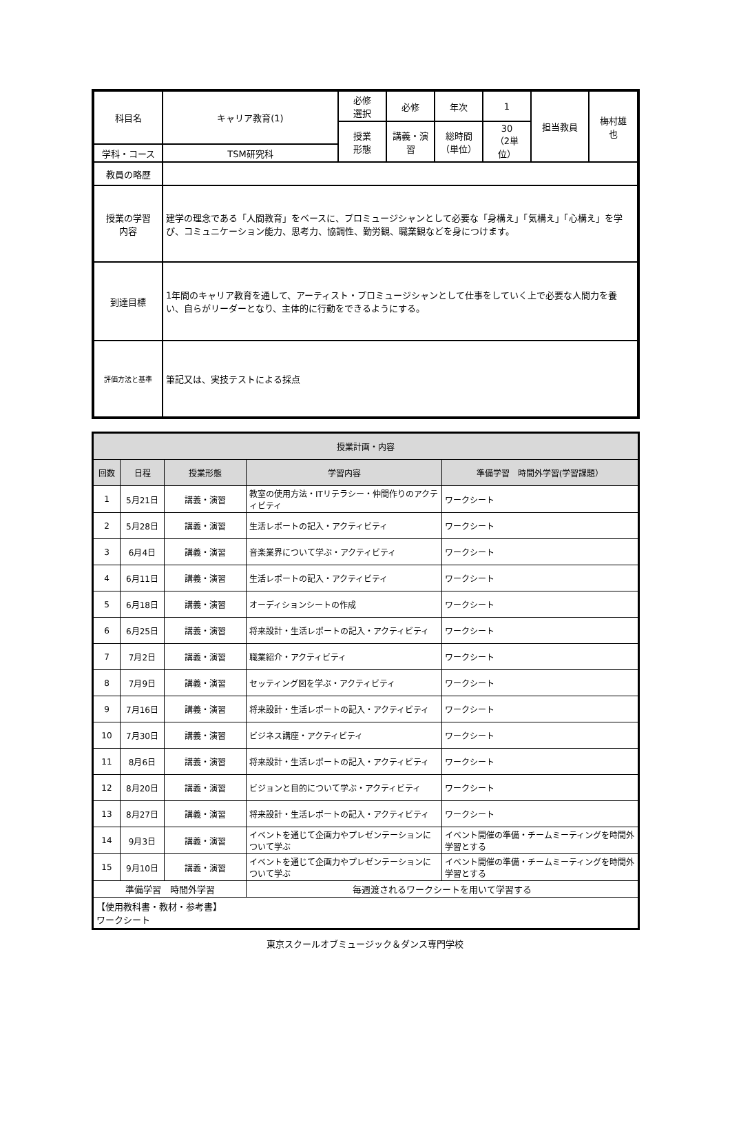| 科目名 | キャリア教育(1) | 必修 選択 | 必修 | 年次 | 1 | 担当教員 | 梅村雄 也 |
| | | 授業 形態 | 講義・演習 | 総時間 （単位） | 30 （2単位） | | |
| 学科・コース | TSM研究科 | | | | | | |
| 教員の略歴 | | | | | | | |
| 授業の学習 内容 | 建学の理念である「人間教育」をベースに、プロミュージシャンとして必要な「身構え」「気構え」「心構え」を学び、コミュニケーション能力、思考力、協調性、勤労観、職業観などを身につけます。 | | | | | | |
| 到達目標 | 1年間のキャリア教育を通して、アーティスト・プロミュージシャンとして仕事をしていく上で必要な人間力を養い、自らがリーダーとなり、主体的に行動をできるようにする。 | | | | | | |
| 評価方法と基準 | 筆記又は、実技テストによる採点 | | | | | | |
| 授業計画・内容 | | | | |
| 回数 | 日程 | 授業形態 | 学習内容 | 準備学習 時間外学習(学習課題） |
| 1 | 5月21日 | 講義・演習 | 教室の使用方法・ITリテラシー・仲間作りのアクティビティ | ワークシート |
| 2 | 5月28日 | 講義・演習 | 生活レポートの記入・アクティビティ | ワークシート |
| 3 | 6月4日 | 講義・演習 | 音楽業界について学ぶ・アクティビティ | ワークシート |
| 4 | 6月11日 | 講義・演習 | 生活レポートの記入・アクティビティ | ワークシート |
| 5 | 6月18日 | 講義・演習 | オーディションシートの作成 | ワークシート |
| 6 | 6月25日 | 講義・演習 | 将来設計・生活レポートの記入・アクティビティ | ワークシート |
| 7 | 7月2日 | 講義・演習 | 職業紹介・アクティビティ | ワークシート |
| 8 | 7月9日 | 講義・演習 | セッティング図を学ぶ・アクティビティ | ワークシート |
| 9 | 7月16日 | 講義・演習 | 将来設計・生活レポートの記入・アクティビティ | ワークシート |
| 10 | 7月30日 | 講義・演習 | ビジネス講座・アクティビティ | ワークシート |
| 11 | 8月6日 | 講義・演習 | 将来設計・生活レポートの記入・アクティビティ | ワークシート |
| 12 | 8月20日 | 講義・演習 | ビジョンと目的について学ぶ・アクティビティ | ワークシート |
| 13 | 8月27日 | 講義・演習 | 将来設計・生活レポートの記入・アクティビティ | ワークシート |
| 14 | 9月3日 | 講義・演習 | イベントを通じて企画力やプレゼンテーションについて学ぶ | イベント開催の準備・チームミーティングを時間外学習とする |
| 15 | 9月10日 | 講義・演習 | イベントを通じて企画力やプレゼンテーションについて学ぶ | イベント開催の準備・チームミーティングを時間外学習とする |
| 準備学習 時間外学習 | | | 毎週渡されるワークシートを用いて学習する | |
| 【使用教科書・教材・参考書】 ワークシート | | | | |
東京スクールオブミュージック＆ダンス専門学校